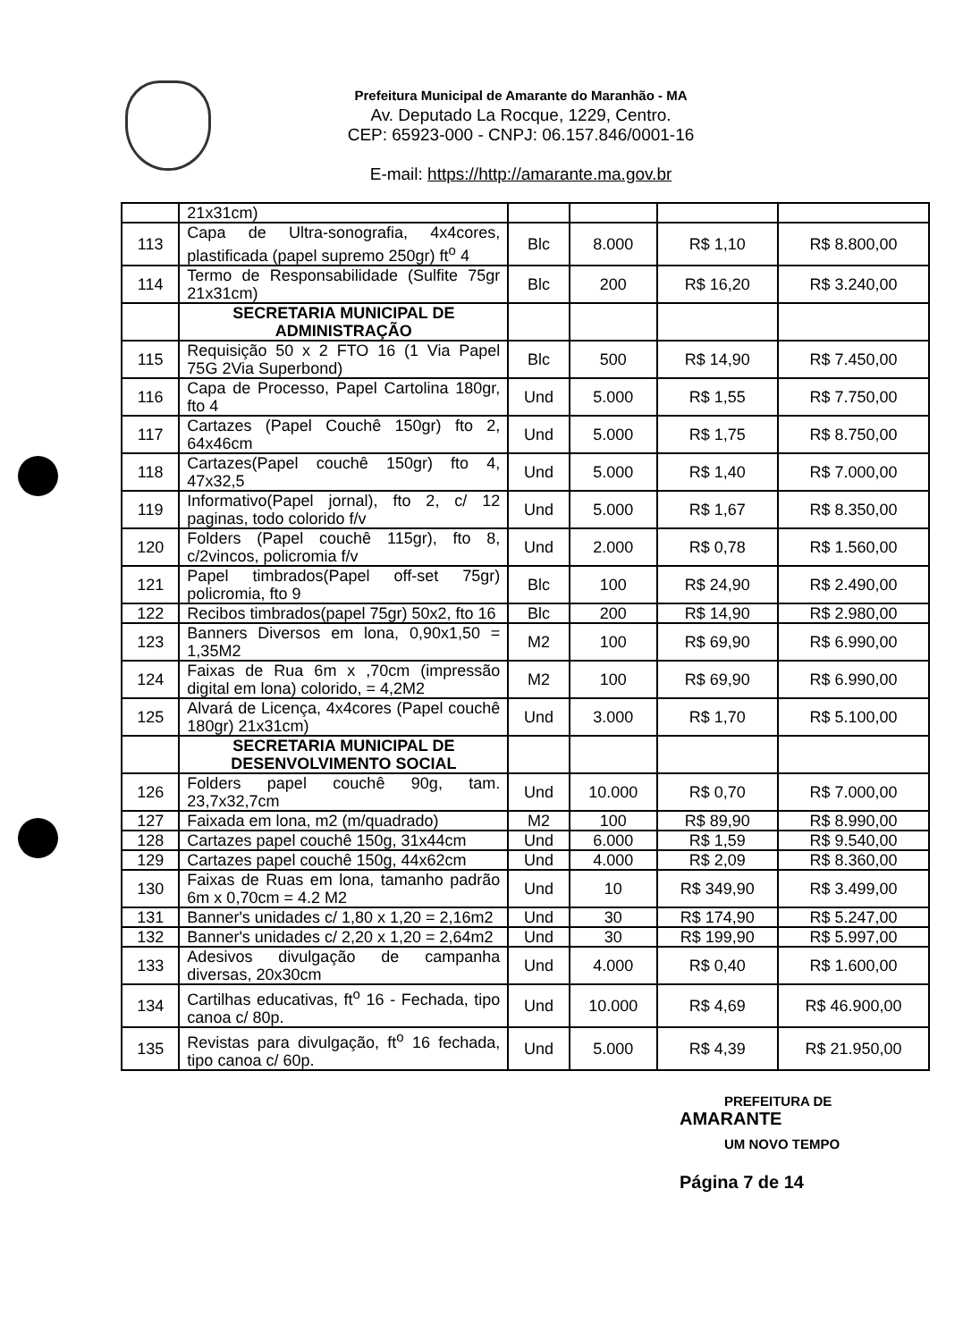Prefeitura Municipal de Amarante do Maranhão - MA
Av. Deputado La Rocque, 1229, Centro.
CEP: 65923-000 - CNPJ: 06.157.846/0001-16
E-mail: https://http://amarante.ma.gov.br
| | 21x31cm) | | | | |
| 113 | Capa de Ultra-sonografia, 4x4cores, plastificada (papel supremo 250gr) ft<sup>o</sup> 4 | Blc | 8.000 | R$ 1,10 | R$ 8.800,00 |
| 114 | Termo de Responsabilidade (Sulfite 75gr 21x31cm) | Blc | 200 | R$ 16,20 | R$ 3.240,00 |
| | SECRETARIA MUNICIPAL DE ADMINISTRAÇÃO | | | | |
| 115 | Requisição 50 x 2 FTO 16 (1 Via Papel 75G 2Via Superbond) | Blc | 500 | R$ 14,90 | R$ 7.450,00 |
| 116 | Capa de Processo, Papel Cartolina 180gr, fto 4 | Und | 5.000 | R$ 1,55 | R$ 7.750,00 |
| 117 | Cartazes (Papel Couchê 150gr) fto 2, 64x46cm | Und | 5.000 | R$ 1,75 | R$ 8.750,00 |
| 118 | Cartazes(Papel couchê 150gr) fto 4, 47x32,5 | Und | 5.000 | R$ 1,40 | R$ 7.000,00 |
| 119 | Informativo(Papel jornal), fto 2, c/ 12 paginas, todo colorido f/v | Und | 5.000 | R$ 1,67 | R$ 8.350,00 |
| 120 | Folders (Papel couchê 115gr), fto 8, c/2vincos, policromia f/v | Und | 2.000 | R$ 0,78 | R$ 1.560,00 |
| 121 | Papel timbrados(Papel off-set 75gr) policromia, fto 9 | Blc | 100 | R$ 24,90 | R$ 2.490,00 |
| 122 | Recibos timbrados(papel 75gr) 50x2, fto 16 | Blc | 200 | R$ 14,90 | R$ 2.980,00 |
| 123 | Banners Diversos em lona, 0,90x1,50 = 1,35M2 | M2 | 100 | R$ 69,90 | R$ 6.990,00 |
| 124 | Faixas de Rua 6m x ,70cm (impressão digital em lona) colorido, = 4,2M2 | M2 | 100 | R$ 69,90 | R$ 6.990,00 |
| 125 | Alvará de Licença, 4x4cores (Papel couchê 180gr) 21x31cm) | Und | 3.000 | R$ 1,70 | R$ 5.100,00 |
| | SECRETARIA MUNICIPAL DE DESENVOLVIMENTO SOCIAL | | | | |
| 126 | Folders papel couchê 90g, tam. 23,7x32,7cm | Und | 10.000 | R$ 0,70 | R$ 7.000,00 |
| 127 | Faixada em lona, m2 (m/quadrado) | M2 | 100 | R$ 89,90 | R$ 8.990,00 |
| 128 | Cartazes papel couchê 150g, 31x44cm | Und | 6.000 | R$ 1,59 | R$ 9.540,00 |
| 129 | Cartazes papel couchê 150g, 44x62cm | Und | 4.000 | R$ 2,09 | R$ 8.360,00 |
| 130 | Faixas de Ruas em lona, tamanho padrão 6m x 0,70cm = 4.2 M2 | Und | 10 | R$ 349,90 | R$ 3.499,00 |
| 131 | Banner's unidades c/ 1,80 x 1,20 = 2,16m2 | Und | 30 | R$ 174,90 | R$ 5.247,00 |
| 132 | Banner's unidades c/ 2,20 x 1,20 = 2,64m2 | Und | 30 | R$ 199,90 | R$ 5.997,00 |
| 133 | Adesivos divulgação de campanha diversas, 20x30cm | Und | 4.000 | R$ 0,40 | R$ 1.600,00 |
| 134 | Cartilhas educativas, ft<sup>o</sup> 16 - Fechada, tipo canoa c/ 80p. | Und | 10.000 | R$ 4,69 | R$ 46.900,00 |
| 135 | Revistas para divulgação, ft<sup>o</sup> 16 fechada, tipo canoa c/ 60p. | Und | 5.000 | R$ 4,39 | R$ 21.950,00 |
PREFEITURA DE
AMARANTE
UM NOVO TEMPO
Página 7 de 14